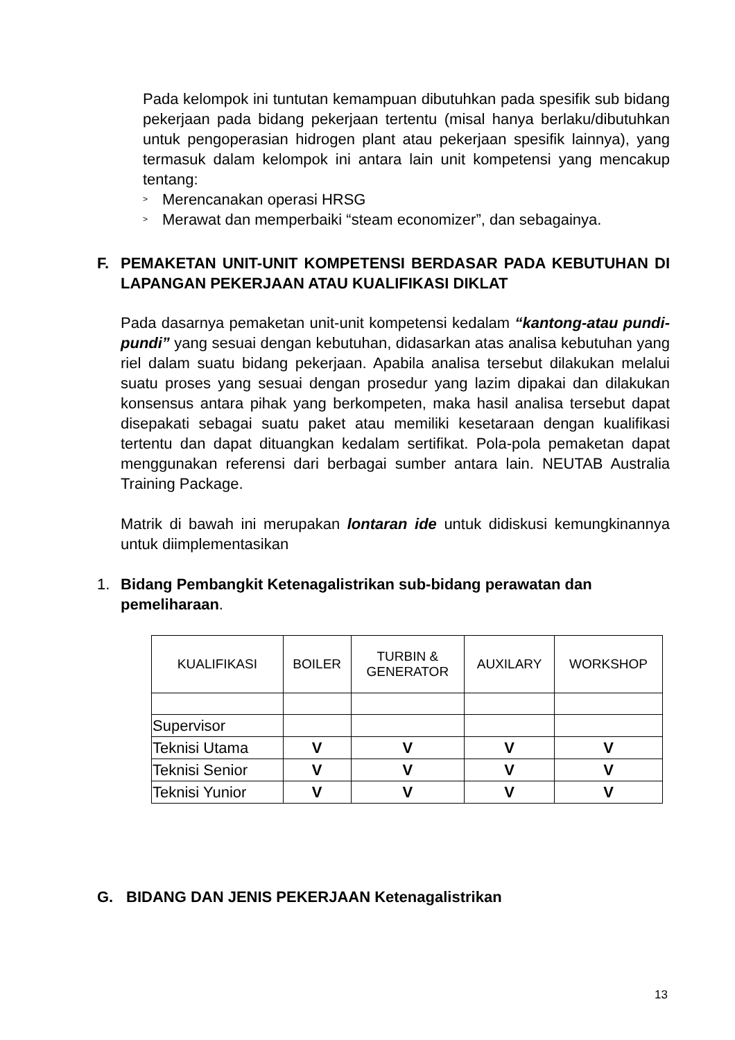Pada kelompok ini tuntutan kemampuan dibutuhkan pada spesifik sub bidang pekerjaan pada bidang pekerjaan tertentu (misal hanya berlaku/dibutuhkan untuk pengoperasian hidrogen plant atau pekerjaan spesifik lainnya), yang termasuk dalam kelompok ini antara lain unit kompetensi yang mencakup tentang:
> Merencanakan operasi HRSG
> Merawat dan memperbaiki “steam economizer”, dan sebagainya.
F. PEMAKETAN UNIT-UNIT KOMPETENSI BERDASAR PADA KEBUTUHAN DI LAPANGAN PEKERJAAN ATAU KUALIFIKASI DIKLAT
Pada dasarnya pemaketan unit-unit kompetensi kedalam “kantong-atau pundi-pundi” yang sesuai dengan kebutuhan, didasarkan atas analisa kebutuhan yang riel dalam suatu bidang pekerjaan. Apabila analisa tersebut dilakukan melalui suatu proses yang sesuai dengan prosedur yang lazim dipakai dan dilakukan konsensus antara pihak yang berkompeten, maka hasil analisa tersebut dapat disepakati sebagai suatu paket atau memiliki kesetaraan dengan kualifikasi tertentu dan dapat dituangkan kedalam sertifikat. Pola-pola pemaketan dapat menggunakan referensi dari berbagai sumber antara lain. NEUTAB Australia Training Package.
Matrik di bawah ini merupakan lontaran ide untuk didiskusi kemungkinannya untuk diimplementasikan
1. Bidang Pembangkit Ketenagalistrikan sub-bidang perawatan dan pemeliharaan.
| KUALIFIKASI | BOILER | TURBIN & GENERATOR | AUXILARY | WORKSHOP |
| --- | --- | --- | --- | --- |
| Supervisor | | | | |
| Teknisi Utama | V | V | V | V |
| Teknisi Senior | V | V | V | V |
| Teknisi Yunior | V | V | V | V |
G. BIDANG DAN JENIS PEKERJAAN Ketenagalistrikan
13